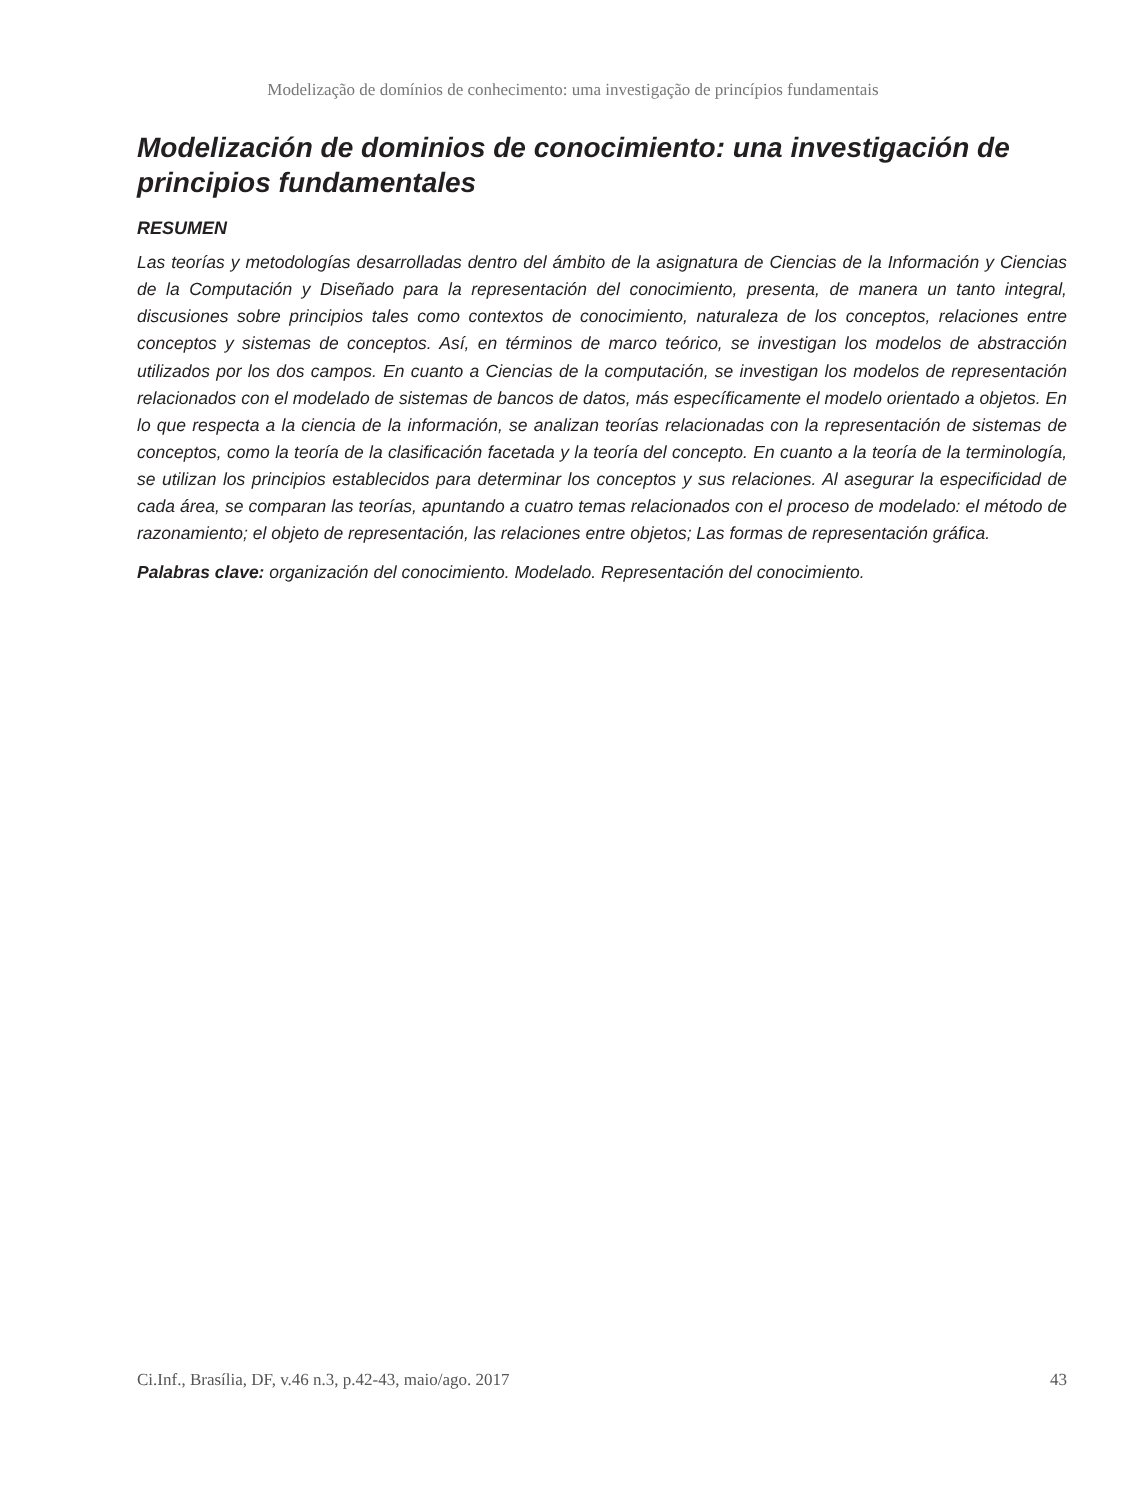Modelização de domínios de conhecimento: uma investigação de princípios fundamentais
Modelización de dominios de conocimiento: una investigación de principios fundamentales
RESUMEN
Las teorías y metodologías desarrolladas dentro del ámbito de la asignatura de Ciencias de la Información y Ciencias de la Computación y Diseñado para la representación del conocimiento, presenta, de manera un tanto integral, discusiones sobre principios tales como contextos de conocimiento, naturaleza de los conceptos, relaciones entre conceptos y sistemas de conceptos. Así, en términos de marco teórico, se investigan los modelos de abstracción utilizados por los dos campos. En cuanto a Ciencias de la computación, se investigan los modelos de representación relacionados con el modelado de sistemas de bancos de datos, más específicamente el modelo orientado a objetos. En lo que respecta a la ciencia de la información, se analizan teorías relacionadas con la representación de sistemas de conceptos, como la teoría de la clasificación facetada y la teoría del concepto. En cuanto a la teoría de la terminología, se utilizan los principios establecidos para determinar los conceptos y sus relaciones. Al asegurar la especificidad de cada área, se comparan las teorías, apuntando a cuatro temas relacionados con el proceso de modelado: el método de razonamiento; el objeto de representación, las relaciones entre objetos; Las formas de representación gráfica.
Palabras clave: organización del conocimiento. Modelado. Representación del conocimiento.
Ci.Inf., Brasília, DF, v.46 n.3, p.42-43, maio/ago. 2017 43